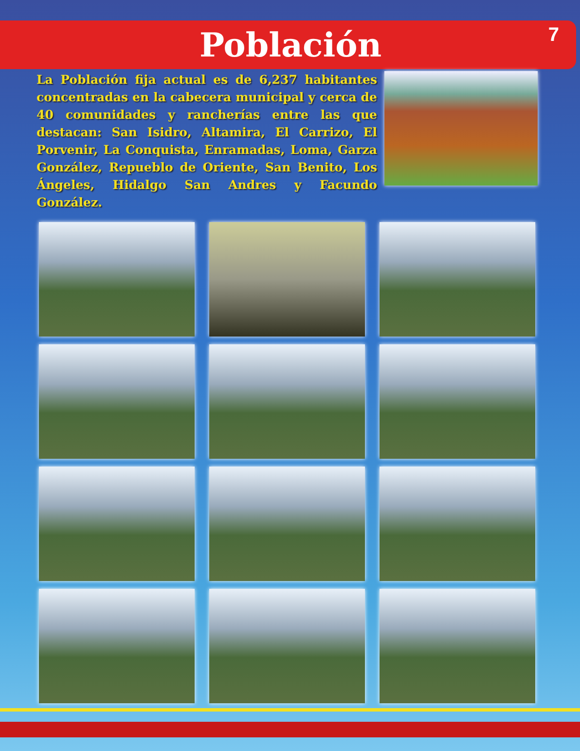Población
7
La Población fija actual es de 6,237 habitantes concentradas en la cabecera municipal y cerca de 40 comunidades y rancherías entre las que destacan: San Isidro, Altamira, El Carrizo, El Porvenir, La Conquista, Enramadas, Loma, Garza González, Repueblo de Oriente, San Benito, Los Ángeles, Hidalgo San Andres y Facundo González.